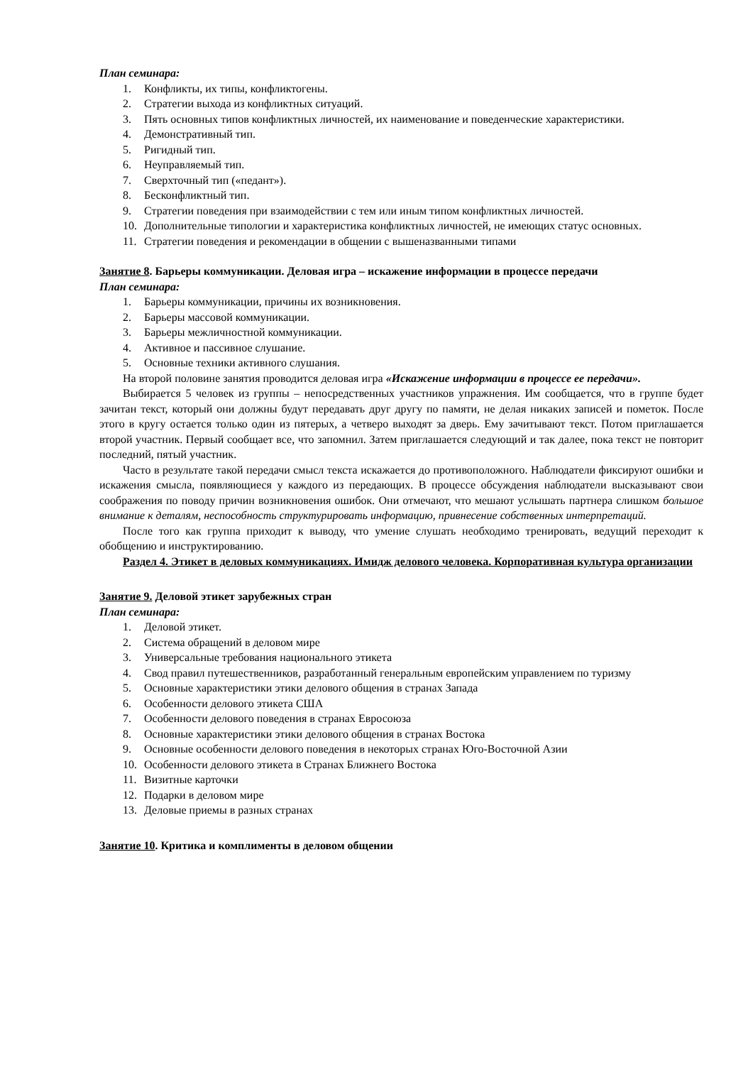План семинара:
1. Конфликты, их типы, конфликтогены.
2. Стратегии выхода из конфликтных ситуаций.
3. Пять основных типов конфликтных личностей, их наименование и поведенческие характеристики.
4. Демонстративный тип.
5. Ригидный тип.
6. Неуправляемый тип.
7. Сверхточный тип («педант»).
8. Бесконфликтный тип.
9. Стратегии поведения при взаимодействии с тем или иным типом конфликтных личностей.
10. Дополнительные типологии и характеристика конфликтных личностей, не имеющих статус основных.
11. Стратегии поведения и рекомендации в общении с вышеназванными типами
Занятие 8. Барьеры коммуникации. Деловая игра – искажение информации в процессе передачи
План семинара:
1. Барьеры коммуникации, причины их возникновения.
2. Барьеры массовой коммуникации.
3. Барьеры межличностной коммуникации.
4. Активное и пассивное слушание.
5. Основные техники активного слушания.
На второй половине занятия проводится деловая игра «Искажение информации в процессе ее передачи».
Выбирается 5 человек из группы – непосредственных участников упражнения. Им сообщается, что в группе будет зачитан текст, который они должны будут передавать друг другу по памяти, не делая никаких записей и пометок. После этого в кругу остается только один из пятерых, а четверо выходят за дверь. Ему зачитывают текст. Потом приглашается второй участник. Первый сообщает все, что запомнил. Затем приглашается следующий и так далее, пока текст не повторит последний, пятый участник.
Часто в результате такой передачи смысл текста искажается до противоположного. Наблюдатели фиксируют ошибки и искажения смысла, появляющиеся у каждого из передающих. В процессе обсуждения наблюдатели высказывают свои соображения по поводу причин возникновения ошибок. Они отмечают, что мешают услышать партнера слишком большое внимание к деталям, неспособность структурировать информацию, привнесение собственных интерпретаций.
После того как группа приходит к выводу, что умение слушать необходимо тренировать, ведущий переходит к обобщению и инструктированию.
Раздел 4. Этикет в деловых коммуникациях. Имидж делового человека. Корпоративная культура организации
Занятие 9. Деловой этикет зарубежных стран
План семинара:
1. Деловой этикет.
2. Система обращений в деловом мире
3. Универсальные требования национального этикета
4. Свод правил путешественников, разработанный генеральным европейским управлением по туризму
5. Основные характеристики этики делового общения в странах Запада
6. Особенности делового этикета США
7. Особенности делового поведения в странах Евросоюза
8. Основные характеристики этики делового общения в странах Востока
9. Основные особенности делового поведения в некоторых странах Юго-Восточной Азии
10. Особенности делового этикета в Странах Ближнего Востока
11. Визитные карточки
12. Подарки в деловом мире
13. Деловые приемы в разных странах
Занятие 10. Критика и комплименты в деловом общении